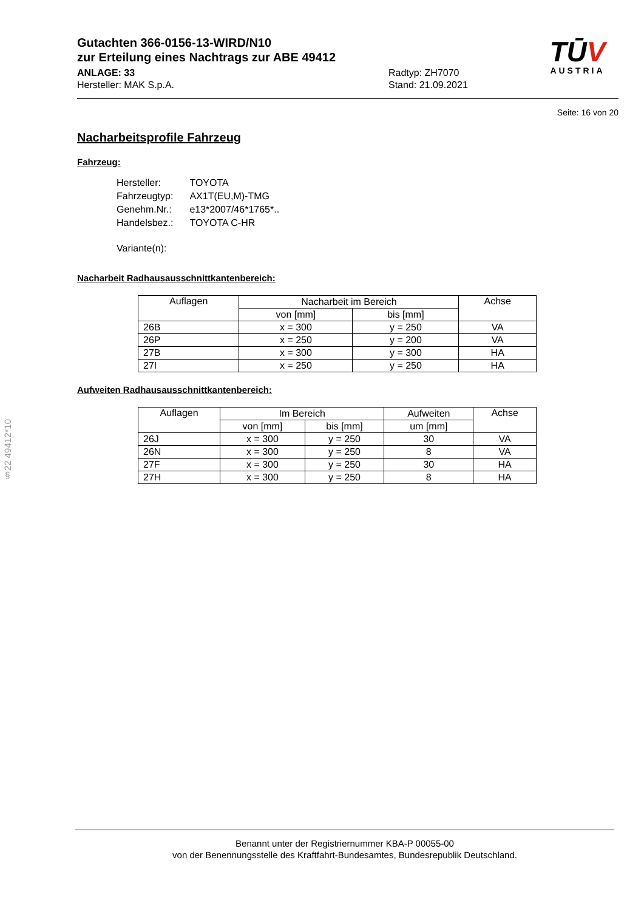§22 49412*10
Gutachten 366-0156-13-WIRD/N10
zur Erteilung eines Nachtrags zur ABE 49412
ANLAGE: 33
Hersteller: MAK S.p.A.
Radtyp: ZH7070
Stand: 21.09.2021
TŪV
AUSTRIA
Seite: 16 von 20
Nacharbeitsprofile Fahrzeug
Fahrzeug:
| Hersteller: | TOYOTA |
| Fahrzeugtyp: | AX1T(EU,M)-TMG |
| Genehm.Nr.: | e13*2007/46*1765*.. |
| Handelsbez.: | TOYOTA C-HR |
| Variante(n): | |
Nacharbeit Radhausausschnittkantenbereich:
| Auflagen | Nacharbeit im Bereich | | Achse |
| --- | --- | --- | --- |
| | von [mm] | bis [mm] | |
| 26B | x = 300 | y = 250 | VA |
| 26P | x = 250 | y = 200 | VA |
| 27B | x = 300 | y = 300 | HA |
| 27I | x = 250 | y = 250 | HA |
Aufweiten Radhausausschnittkantenbereich:
| Auflagen | Im Bereich | | Aufweiten | Achse |
| --- | --- | --- | --- | --- |
| | von [mm] | bis [mm] | um [mm] | |
| 26J | x = 300 | y = 250 | 30 | VA |
| 26N | x = 300 | y = 250 | 8 | VA |
| 27F | x = 300 | y = 250 | 30 | HA |
| 27H | x = 300 | y = 250 | 8 | HA |
Benannt unter der Registriernummer KBA-P 00055-00
von der Benennungsstelle des Kraftfahrt-Bundesamtes, Bundesrepublik Deutschland.